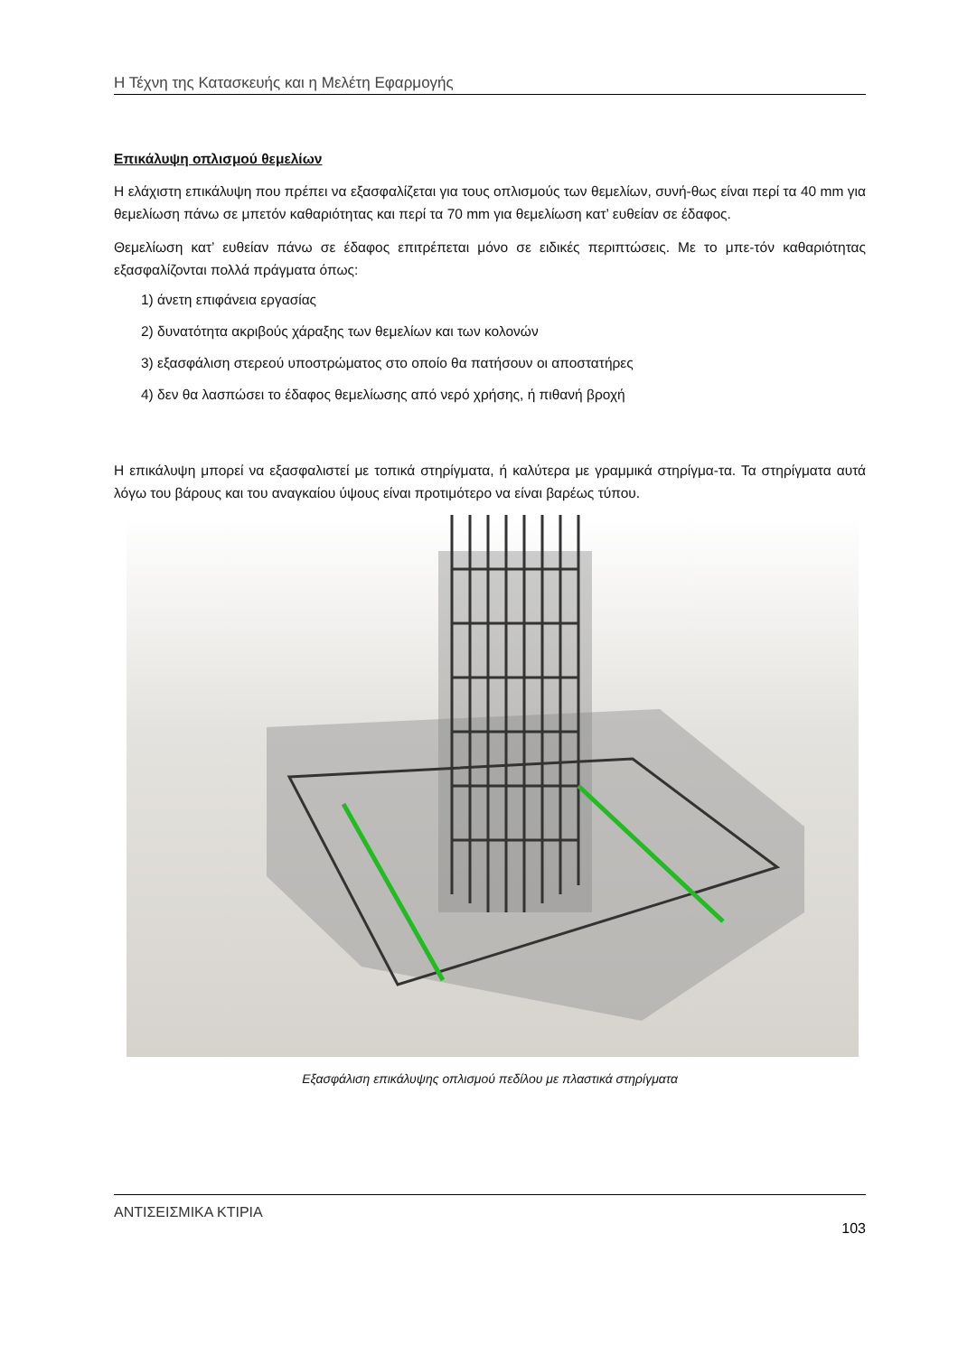Η Τέχνη της Κατασκευής και η Μελέτη Εφαρμογής
Επικάλυψη οπλισμού θεμελίων
Η ελάχιστη επικάλυψη που πρέπει να εξασφαλίζεται για τους οπλισμούς των θεμελίων, συνή-θως είναι περί τα 40 mm για θεμελίωση πάνω σε μπετόν καθαριότητας και περί τα 70 mm για θεμελίωση κατ’ ευθείαν σε έδαφος.
Θεμελίωση κατ’ ευθείαν πάνω σε έδαφος επιτρέπεται μόνο σε ειδικές περιπτώσεις. Με το μπε-τόν καθαριότητας εξασφαλίζονται πολλά πράγματα όπως:
1) άνετη επιφάνεια εργασίας
2) δυνατότητα ακριβούς χάραξης των θεμελίων και των κολονών
3) εξασφάλιση στερεού υποστρώματος στο οποίο θα πατήσουν οι αποστατήρες
4) δεν θα λασπώσει το έδαφος θεμελίωσης από νερό χρήσης, ή πιθανή βροχή
Η επικάλυψη μπορεί να εξασφαλιστεί με τοπικά στηρίγματα, ή καλύτερα με γραμμικά στηρίγμα-τα. Τα στηρίγματα αυτά λόγω του βάρους και του αναγκαίου ύψους είναι προτιμότερο να είναι βαρέως τύπου.
Εξασφάλιση επικάλυψης οπλισμού πεδίλου με πλαστικά στηρίγματα
ΑΝΤΙΣΕΙΣΜΙΚΑ ΚΤΙΡΙΑ 103